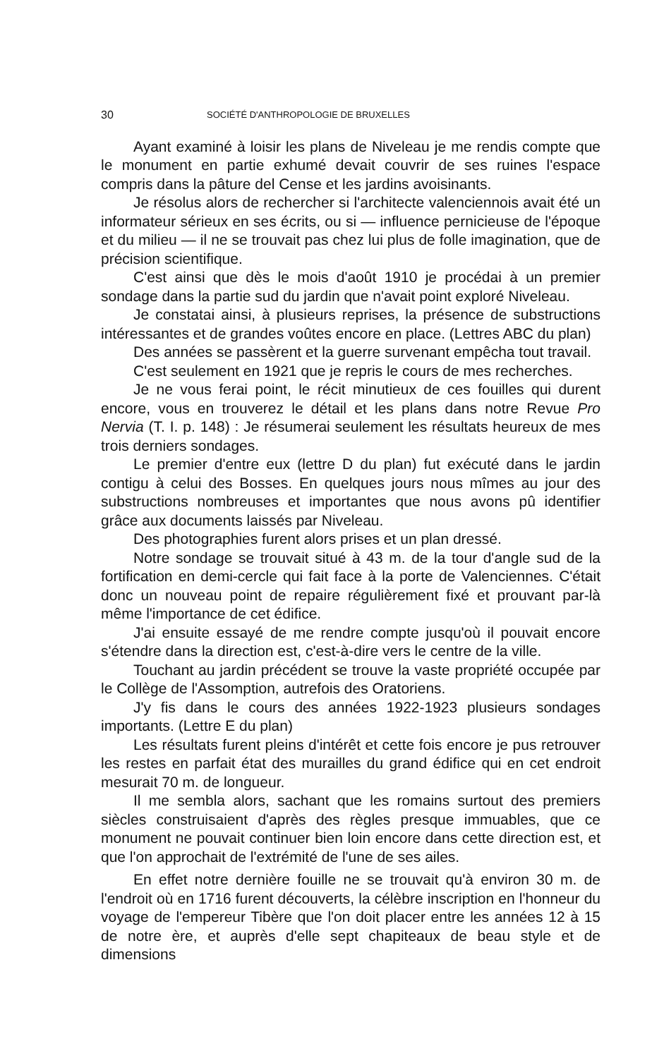30 SOCIÉTÉ D'ANTHROPOLOGIE DE BRUXELLES
Ayant examiné à loisir les plans de Niveleau je me rendis compte que le monument en partie exhumé devait couvrir de ses ruines l'espace compris dans la pâture del Cense et les jardins avoisinants.
Je résolus alors de rechercher si l'architecte valenciennois avait été un informateur sérieux en ses écrits, ou si — influence pernicieuse de l'époque et du milieu — il ne se trouvait pas chez lui plus de folle imagination, que de précision scientifique.
C'est ainsi que dès le mois d'août 1910 je procédai à un premier sondage dans la partie sud du jardin que n'avait point exploré Niveleau.
Je constatai ainsi, à plusieurs reprises, la présence de substructions intéressantes et de grandes voûtes encore en place. (Lettres ABC du plan)
Des années se passèrent et la guerre survenant empêcha tout travail.
C'est seulement en 1921 que je repris le cours de mes recherches.
Je ne vous ferai point, le récit minutieux de ces fouilles qui durent encore, vous en trouverez le détail et les plans dans notre Revue Pro Nervia (T. I. p. 148) : Je résumerai seulement les résultats heureux de mes trois derniers sondages.
Le premier d'entre eux (lettre D du plan) fut exécuté dans le jardin contigu à celui des Bosses. En quelques jours nous mîmes au jour des substructions nombreuses et importantes que nous avons pû identifier grâce aux documents laissés par Niveleau.
Des photographies furent alors prises et un plan dressé.
Notre sondage se trouvait situé à 43 m. de la tour d'angle sud de la fortification en demi-cercle qui fait face à la porte de Valenciennes. C'était donc un nouveau point de repaire régulièrement fixé et prouvant par-là même l'importance de cet édifice.
J'ai ensuite essayé de me rendre compte jusqu'où il pouvait encore s'étendre dans la direction est, c'est-à-dire vers le centre de la ville.
Touchant au jardin précédent se trouve la vaste propriété occupée par le Collège de l'Assomption, autrefois des Oratoriens.
J'y fis dans le cours des années 1922-1923 plusieurs sondages importants. (Lettre E du plan)
Les résultats furent pleins d'intérêt et cette fois encore je pus retrouver les restes en parfait état des murailles du grand édifice qui en cet endroit mesurait 70 m. de longueur.
Il me sembla alors, sachant que les romains surtout des premiers siècles construisaient d'après des règles presque immuables, que ce monument ne pouvait continuer bien loin encore dans cette direction est, et que l'on approchait de l'extrémité de l'une de ses ailes.
En effet notre dernière fouille ne se trouvait qu'à environ 30 m. de l'endroit où en 1716 furent découverts, la célèbre inscription en l'honneur du voyage de l'empereur Tibère que l'on doit placer entre les années 12 à 15 de notre ère, et auprès d'elle sept chapiteaux de beau style et de dimensions